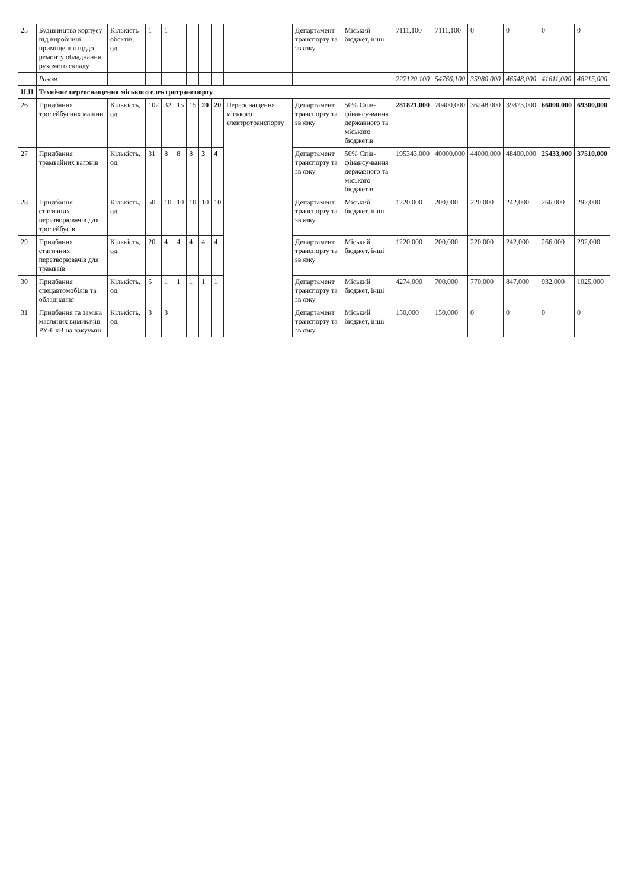| 25 | Будівництво корпусу під виробничі приміщення щодо ремонту обладнання рухомого складу | Кількість обєктів, од. | 1 | 1 | | | | | | Департамент транспорту та зв'язку | Міський бюджет, інші | 7111,100 | 7111,100 | 0 | 0 | 0 | 0 |
| | Разом | | | | | | | | | | | 227120,100 | 54766,100 | 35980,000 | 46548,000 | 41611,000 | 48215,000 |
| II.II | Технічне переоснащення міського електротранспорту | | | | | | | | | | | | | | | | |
| 26 | Придбання тролейбусних машин | Кількість, од. | 102 | 32 | 15 | 15 | 20 | 20 | Переоснащення міського електротранспорту | Департамент транспорту та зв'язку | 50% Спів-фінансу-вання державного та міського бюджетів | 281821,000 | 70400,000 | 36248,000 | 39873,000 | 66000,000 | 69300,000 |
| 27 | Придбання трамвайних вагонів | Кількість, од. | 31 | 8 | 8 | 8 | 3 | 4 | | Департамент транспорту та зв'язку | 50% Спів-фінансу-вання державного та міського бюджетів | 195343,000 | 40000,000 | 44000,000 | 48400,000 | 25433,000 | 37510,000 |
| 28 | Придбання статичних перетворювачів для тролейбусів | Кількість, од. | 50 | 10 | 10 | 10 | 10 | 10 | | Департамент транспорту та зв'язку | Міський бюджет. інші | 1220,000 | 200,000 | 220,000 | 242,000 | 266,000 | 292,000 |
| 29 | Придбання статичних перетворювачів для трамваїв | Кількість, од. | 20 | 4 | 4 | 4 | 4 | 4 | | Департамент транспорту та зв'язку | Міський бюджет, інші | 1220,000 | 200,000 | 220,000 | 242,000 | 266,000 | 292,000 |
| 30 | Придбання спецавтомобілів та обладнання | Кількість, од. | 5 | 1 | 1 | 1 | 1 | 1 | | Департамент транспорту та зв'язку | Міський бюджет, інші | 4274,000 | 700,000 | 770,000 | 847,000 | 932,000 | 1025,000 |
| 31 | Придбання та заміна масляних вимикачів РУ-6 кВ на вакуумні | Кількість, од. | 3 | 3 | | | | | | Департамент транспорту та зв'язку | Міський бюджет, інші | 150,000 | 150,000 | 0 | 0 | 0 | 0 |